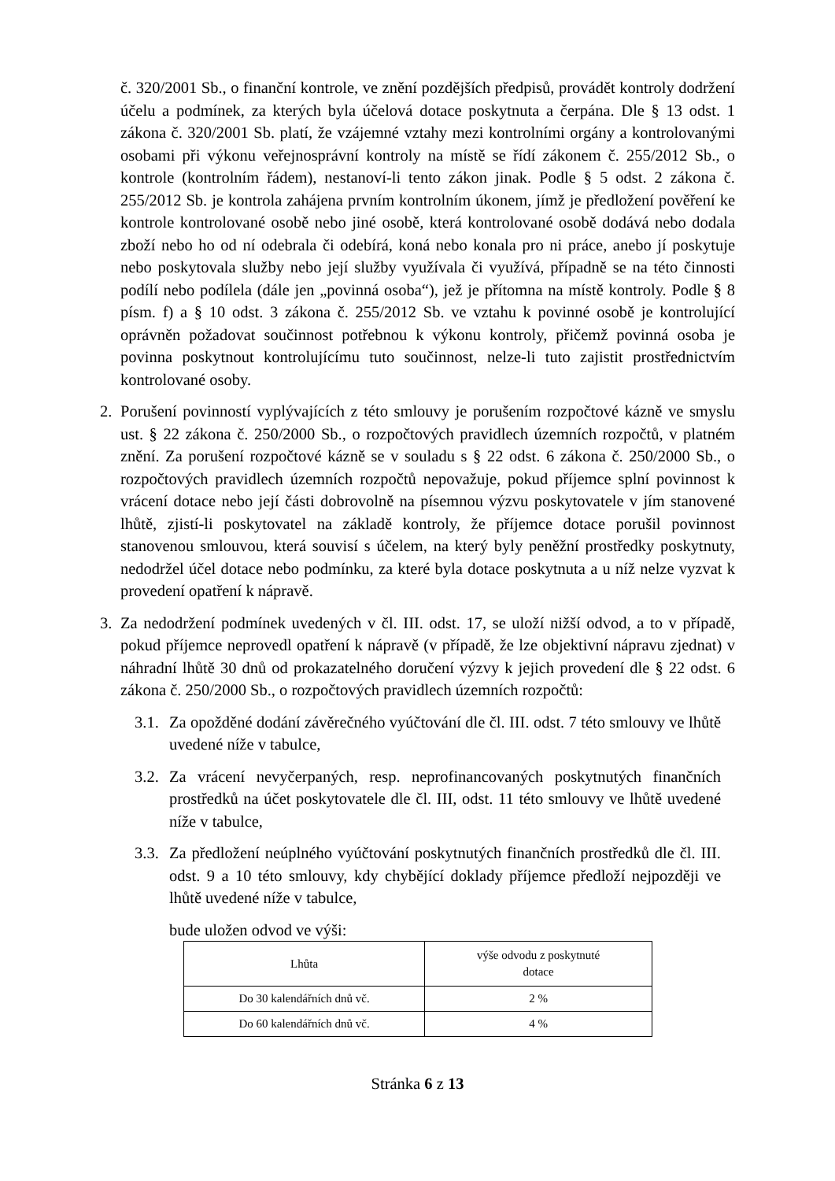č. 320/2001 Sb., o finanční kontrole, ve znění pozdějších předpisů, provádět kontroly dodržení účelu a podmínek, za kterých byla účelová dotace poskytnuta a čerpána. Dle § 13 odst. 1 zákona č. 320/2001 Sb. platí, že vzájemné vztahy mezi kontrolními orgány a kontrolovanými osobami při výkonu veřejnosprávní kontroly na místě se řídí zákonem č. 255/2012 Sb., o kontrole (kontrolním řádem), nestanoví-li tento zákon jinak. Podle § 5 odst. 2 zákona č. 255/2012 Sb. je kontrola zahájena prvním kontrolním úkonem, jímž je předložení pověření ke kontrole kontrolované osobě nebo jiné osobě, která kontrolované osobě dodává nebo dodala zboží nebo ho od ní odebrala či odebírá, koná nebo konala pro ni práce, anebo jí poskytuje nebo poskytovala služby nebo její služby využívala či využívá, případně se na této činnosti podílí nebo podílela (dále jen „povinná osoba“), jež je přítomna na místě kontroly. Podle § 8 písm. f) a § 10 odst. 3 zákona č. 255/2012 Sb. ve vztahu k povinné osobě je kontrolující oprávněn požadovat součinnost potřebnou k výkonu kontroly, přičemž povinná osoba je povinna poskytnout kontrolujícímu tuto součinnost, nelze-li tuto zajistit prostřednictvím kontrolované osoby.
2. Porušení povinností vyplývajících z této smlouvy je porušením rozpočtové kázně ve smyslu ust. § 22 zákona č. 250/2000 Sb., o rozpočtových pravidlech územních rozpočtů, v platném znění. Za porušení rozpočtové kázně se v souladu s § 22 odst. 6 zákona č. 250/2000 Sb., o rozpočtových pravidlech územních rozpočtů nepovažuje, pokud příjemce splní povinnost k vrácení dotace nebo její části dobrovolně na písemnou výzvu poskytovatele v jím stanovené lhůtě, zjistí-li poskytovatel na základě kontroly, že příjemce dotace porušil povinnost stanovenou smlouvou, která souvisí s účelem, na který byly peněžní prostředky poskytnuty, nedodržel účel dotace nebo podmínku, za které byla dotace poskytnuta a u níž nelze vyzvat k provedení opatření k nápravě.
3. Za nedodržení podmínek uvedených v čl. III. odst. 17, se uloží nižší odvod, a to v případě, pokud příjemce neprovedl opatření k nápravě (v případě, že lze objektivní nápravu zjednat) v náhradní lhůtě 30 dnů od prokazatelného doručení výzvy k jejich provedení dle § 22 odst. 6 zákona č. 250/2000 Sb., o rozpočtových pravidlech územních rozpočtů:
3.1. Za opožděné dodání závěrečného vyúčtování dle čl. III. odst. 7 této smlouvy ve lhůtě uvedené níže v tabulce,
3.2. Za vrácení nevyčerpaných, resp. neprofinancovaných poskytnutých finančních prostředků na účet poskytovatele dle čl. III, odst. 11 této smlouvy ve lhůtě uvedené níže v tabulce,
3.3. Za předložení neúplného vyúčtování poskytnutých finančních prostředků dle čl. III. odst. 9 a 10 této smlouvy, kdy chybějící doklady příjemce předloží nejpozději ve lhůtě uvedené níže v tabulce,
bude uložen odvod ve výši:
| Lhůta | výše odvodu z poskytnuté dotace |
| --- | --- |
| Do 30 kalendářních dnů vč. | 2 % |
| Do 60 kalendářních dnů vč. | 4 % |
Stránka 6 z 13